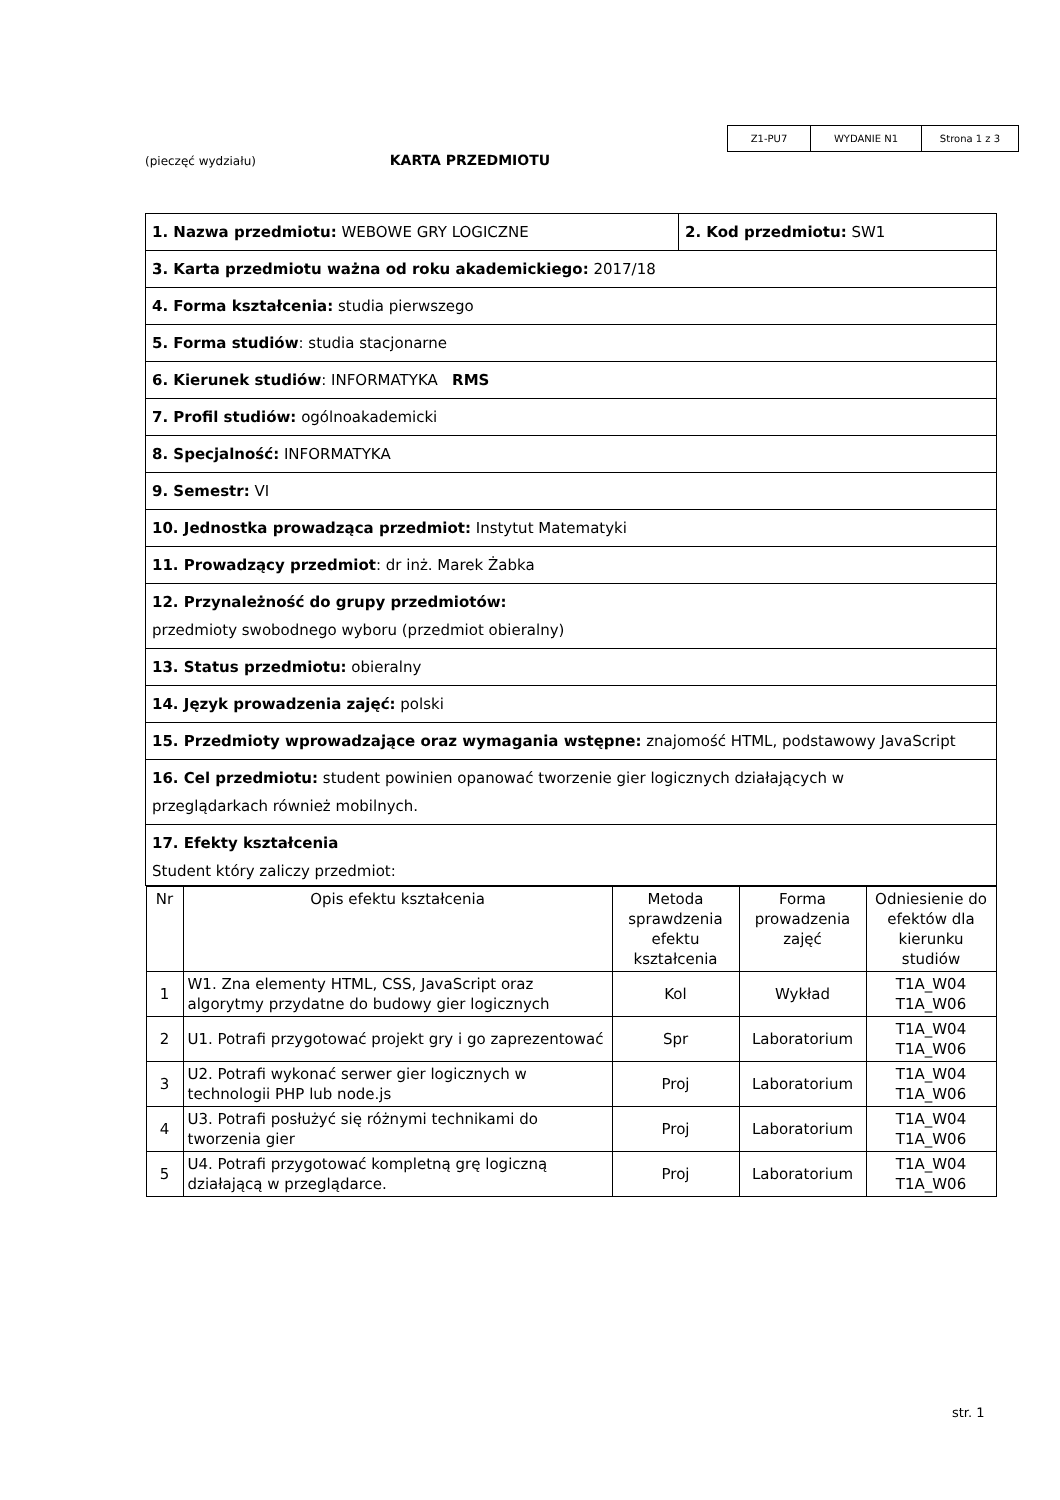| Z1-PU7 | WYDANIE N1 | Strona 1 z 3 |
(pieczęć wydziału) KARTA PRZEDMIOTU
| 1. Nazwa przedmiotu: WEBOWE GRY LOGICZNE | 2. Kod przedmiotu: SW1 |
| 3. Karta przedmiotu ważna od roku akademickiego: 2017/18 | |
| 4. Forma kształcenia: studia pierwszego | |
| 5. Forma studiów : studia stacjonarne | |
| 6. Kierunek studiów : INFORMATYKA RMS | |
| 7. Profil studiów: ogólnoakademicki | |
| 8. Specjalność: INFORMATYKA | |
| 9. Semestr: VI | |
| 10. Jednostka prowadząca przedmiot: Instytut Matematyki | |
| 11. Prowadzący przedmiot : dr inż. Marek Żabka | |
| 12. Przynależność do grupy przedmiotów: przedmioty swobodnego wyboru (przedmiot obieralny) | |
| 13. Status przedmiotu: obieralny | |
| 14. Język prowadzenia zajęć: polski | |
| 15. Przedmioty wprowadzające oraz wymagania wstępne: znajomość HTML, podstawowy JavaScript | |
| 16. Cel przedmiotu: student powinien opanować tworzenie gier logicznych działających w przeglądarkach również mobilnych. | |
| 17. Efekty kształcenia Student który zaliczy przedmiot: | |
| / Nr / Opis efektu kształcenia / Metoda sprawdzenia efektu kształcenia / Forma prowadzenia zajęć / Odniesienie do efektów dla kierunku studiów / / 1 / W1. Zna elementy HTML, CSS, JavaScript oraz algorytmy przydatne do budowy gier logicznych / Kol / Wykład / T1A_W04 T1A_W06 / / 2 / U1. Potrafi przygotować projekt gry i go zaprezentować / Spr / Laboratorium / T1A_W04 T1A_W06 / / 3 / U2. Potrafi wykonać serwer gier logicznych w technologii PHP lub node.js / Proj / Laboratorium / T1A_W04 T1A_W06 / / 4 / U3. Potrafi posłużyć się różnymi technikami do tworzenia gier / Proj / Laboratorium / T1A_W04 T1A_W06 / / 5 / U4. Potrafi przygotować kompletną grę logiczną działającą w przeglądarce. / Proj / Laboratorium / T1A_W04 T1A_W06 / | |
str. 1